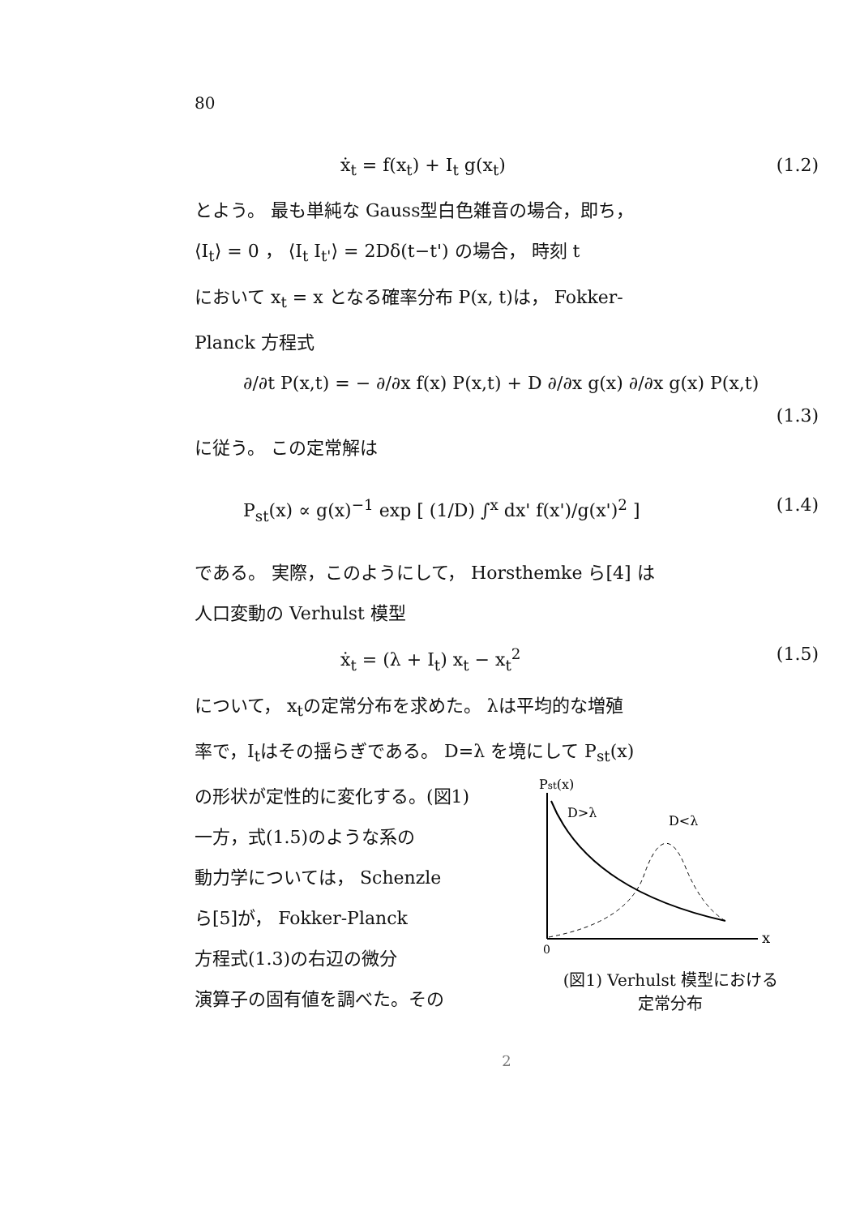80
ẋ<sub>t</sub> = f(x<sub>t</sub>) + I<sub>t</sub> g(x<sub>t</sub>) (1.2)
とよう。 最も単純な Gauss型白色雑音の場合，即ち，
⟨I<sub>t</sub>⟩ = 0 ， ⟨I<sub>t</sub> I<sub>t'</sub>⟩ = 2Dδ(t−t') の場合， 時刻 t
において x<sub>t</sub> = x となる確率分布 P(x, t)は， Fokker-
Planck 方程式
∂/∂t P(x,t) = − ∂/∂x f(x) P(x,t) + D ∂/∂x g(x) ∂/∂x g(x) P(x,t)
(1.3)
に従う。 この定常解は
P<sub>st</sub>(x) ∝ g(x)<sup>−1</sup> exp [ (1/D) ∫<sup>x</sup> dx' f(x')/g(x')<sup>2</sup> ] (1.4)
である。 実際，このようにして， Horsthemke ら[4] は
人口変動の Verhulst 模型
ẋ<sub>t</sub> = (λ + I<sub>t</sub>) x<sub>t</sub> − x<sub>t</sub><sup>2</sup> (1.5)
について， x<sub>t</sub>の定常分布を求めた。 λは平均的な増殖
率で，I<sub>t</sub>はその揺らぎである。 D=λ を境にして P<sub>st</sub>(x)
の形状が定性的に変化する。(図1)
一方，式(1.5)のような系の
動力学については， Schenzle
ら[5]が， Fokker-Planck
方程式(1.3)の右辺の微分
演算子の固有値を調べた。その
Pst(x)
0
x
D>λ
D<λ
(図1) Verhulst 模型における
定常分布
2